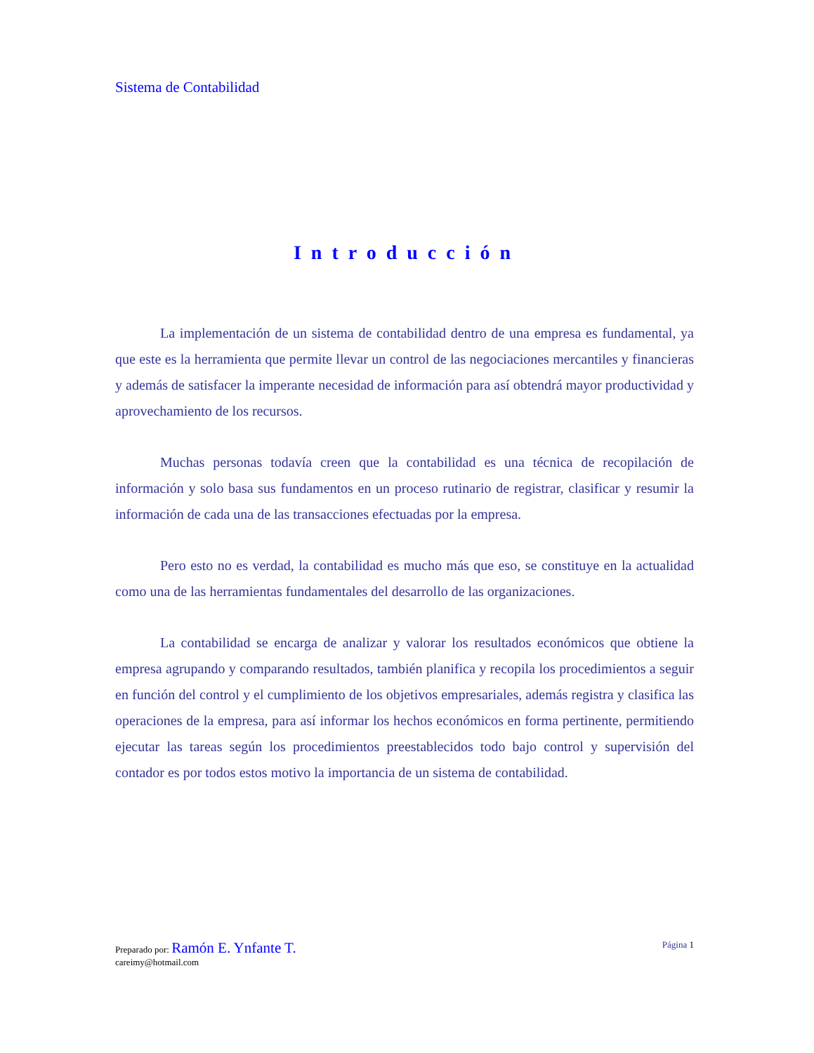Sistema de Contabilidad
Introducción
La implementación de un sistema de contabilidad dentro de una empresa es fundamental, ya que este es la herramienta que permite llevar un control de las negociaciones mercantiles y financieras y además de satisfacer la imperante necesidad de información para así obtendrá mayor productividad y aprovechamiento de los recursos.
Muchas personas todavía creen que la contabilidad es una técnica de recopilación de información y solo basa sus fundamentos en un proceso rutinario de registrar, clasificar y resumir la información de cada una de las transacciones efectuadas por la empresa.
Pero esto no es verdad, la contabilidad es mucho más que eso, se constituye en la actualidad como una de las herramientas fundamentales del desarrollo de las organizaciones.
La contabilidad se encarga de analizar y valorar los resultados económicos que obtiene la empresa agrupando y comparando resultados, también planifica y recopila los procedimientos a seguir en función del control y el cumplimiento de los objetivos empresariales, además registra y clasifica las operaciones de la empresa, para así informar los hechos económicos en forma pertinente, permitiendo ejecutar las tareas según los procedimientos preestablecidos todo bajo control y supervisión del contador es por todos estos motivo la importancia de un sistema de contabilidad.
Página 1 Preparado por: Ramón E. Ynfante T.
careimy@hotmail.com